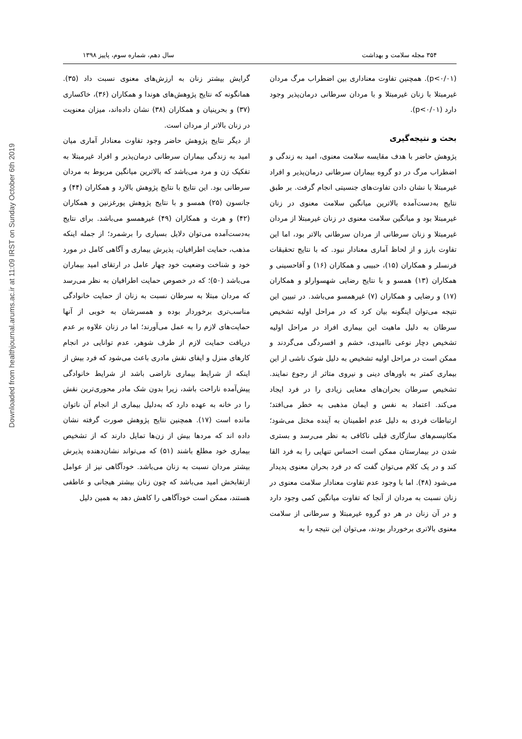Downloaded from healthjournal.arums.ac.ir at 11:09 IRST on Sunday October 6th 2019
۳۵۴ مجله سلامت و بهداشت سال دهم، شماره سوم، پاییز ۱۳۹۸
(p<۰/۰۱). همچنین تفاوت معناداری بین اضطراب مرگ مردان غیرمبتلا با زنان غیرمبتلا و با مردان سرطانی درمان‌پذیر وجود دارد (p<۰/۰۱).
بحث و نتیجه‌گیری
پژوهش حاضر با هدف مقایسه سلامت معنوی، امید به زندگی و اضطراب مرگ در دو گروه بیماران سرطانی درمان‌پذیر و افراد غیرمبتلا با نشان دادن تفاوت‌های جنسیتی انجام گرفت. بر طبق نتایج به‌دست‌آمده بالاترین میانگین سلامت معنوی در زنان غیرمبتلا بود و میانگین سلامت معنوی در زنان غیرمبتلا از مردان غیرمبتلا و زنان سرطانی از مردان سرطانی بالاتر بود، اما این تفاوت بارز و از لحاظ آماری معنادار نبود. که با نتایج تحقیقات فرنسلر و همکاران (۱۵)، حبیبی و همکاران (۱۶) و آقاحسینی و همکاران (۱۳) همسو و با نتایج رضایی شهسوارلو و همکاران (۱۷) و رضایی و همکاران (۷) غیرهمسو می‌باشد. در تبیین این نتیجه می‌توان اینگونه بیان کرد که در مراحل اولیه تشخیص سرطان به دلیل ماهیت این بیماری افراد در مراحل اولیه تشخیص دچار نوعی ناامیدی، خشم و افسردگی می‌گردند و ممکن است در مراحل اولیه تشخیص به دلیل شوک ناشی از این بیماری کمتر به باورهای دینی و نیروی متاثر از رجوع نمایند. تشخیص سرطان بحران‌های معنایی زیادی را در فرد ایجاد می‌کند. اعتماد به نفس و ایمان مذهبی به خطر می‌افتد؛ ارتباطات فردی به دلیل عدم اطمینان به آینده مختل می‌شود؛ مکانیسم‌های سازگاری قبلی ناکافی به نظر می‌رسد و بستری شدن در بیمارستان ممکن است احساس تنهایی را به فرد القا کند و در یک کلام می‌توان گفت که در فرد بحران معنوی پدیدار می‌شود (۴۸). اما با وجود عدم تفاوت معنادار سلامت معنوی در زنان نسبت به مردان از آنجا که تفاوت میانگین کمی وجود دارد و در آن زنان در هر دو گروه غیرمبتلا و سرطانی از سلامت معنوی بالاتری برخوردار بودند، می‌توان این نتیجه را به
گرایش بیشتر زنان به ارزش‌های معنوی نسبت داد (۳۵). همانگونه که نتایج پژوهش‌های هوندا و همکاران (۳۶)، خاکساری (۳۷) و بحرینیان و همکاران (۳۸) نشان داده‌اند، میزان معنویت در زنان بالاتر از مردان است.
از دیگر نتایج پژوهش حاضر وجود تفاوت معنادار آماری میان امید به زندگی بیماران سرطانی درمان‌پذیر و افراد غیرمبتلا به تفکیک زن و مرد می‌باشد که بالاترین میانگین مربوط به مردان سرطانی بود. این نتایج با نتایج پژوهش بالارد و همکاران (۴۴) و جانسون (۲۵) همسو و با نتایج پژوهش پورغزنین و همکاران (۴۲) و هرث و همکاران (۴۹) غیرهمسو می‌باشد. برای نتایج به‌دست‌آمده می‌توان دلایل بسیاری را برشمرد؛ از جمله اینکه مذهب، حمایت اطرافیان، پذیرش بیماری و آگاهی کامل در مورد خود و شناخت وضعیت خود چهار عامل در ارتقای امید بیماران می‌باشد (۵۰)؛ که در خصوص حمایت اطرافیان به نظر می‌رسد که مردان مبتلا به سرطان نسبت به زنان از حمایت خانوادگی مناسب‌تری برخوردار بوده و همسرشان به خوبی از آنها حمایت‌های لازم را به عمل می‌آورند؛ اما در زنان علاوه بر عدم دریافت حمایت لازم از طرف شوهر، عدم توانایی در انجام کارهای منزل و ایفای نقش مادری باعث می‌شود که فرد بیش از اینکه از شرایط بیماری ناراضی باشد از شرایط خانوادگی پیش‌آمده ناراحت باشد، زیرا بدون شک مادر محوری‌ترین نقش را در خانه به عهده دارد که به‌دلیل بیماری از انجام آن ناتوان مانده است (۱۷). همچنین نتایج پژوهش صورت گرفته نشان داده اند که مردها بیش از زن‌ها تمایل دارند که از تشخیص بیماری خود مطلع باشند (۵۱) که می‌تواند نشان‌دهنده پذیرش بیشتر مردان نسبت به زنان می‌باشد. خودآگاهی نیز از عوامل ارتقابخش امید می‌باشد که چون زنان بیشتر هیجانی و عاطفی هستند، ممکن است خودآگاهی را کاهش دهد به همین دلیل